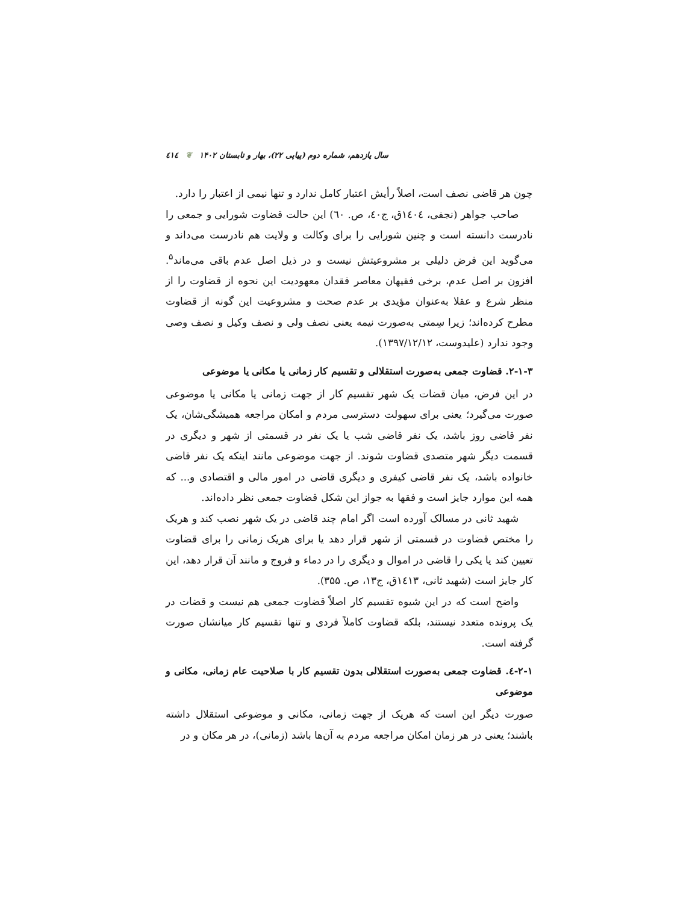٤١٤ ❦ سال یازدهم، شماره دوم (پیاپی ۲۲)، بهار و تابستان ۱۴۰۲
چون هر قاضی نصف است، اصلاً رأیش اعتبار کامل ندارد و تنها نیمی از اعتبار را دارد.
صاحب جواهر (نجفی، ١٤٠٤ق، ج٤٠، ص. ٦٠) این حالت قضاوت شورایی و جمعی را نادرست دانسته است و چنین شورایی را برای وکالت و ولایت هم نادرست می‌داند و می‌گوید این فرض دلیلی بر مشروعیتش نیست و در ذیل اصل عدم باقی می‌ماند<sup>۵</sup>. افزون بر اصل عدم، برخی فقیهان معاصر فقدان معهودیت این نحوه از قضاوت را از منظر شرع و عقلا به‌عنوان مؤیدی بر عدم صحت و مشروعیت این گونه از قضاوت مطرح کرده‌اند؛ زیرا سِمتی به‌صورت نیمه یعنی نصف ولی و نصف وکیل و نصف وصی وجود ندارد (علیدوست، ۱۳۹۷/۱۲/۱۲).
۲-۱-۳. قضاوت جمعی به‌صورت استقلالی و تقسیم کار زمانی یا مکانی یا موضوعی
در این فرض، میان قضات یک شهر تقسیم کار از جهت زمانی یا مکانی یا موضوعی صورت می‌گیرد؛ یعنی برای سهولت دسترسی مردم و امکان مراجعه همیشگی‌شان، یک نفر قاضی روز باشد، یک نفر قاضی شب یا یک نفر در قسمتی از شهر و دیگری در قسمت دیگر شهر متصدی قضاوت شوند. از جهت موضوعی مانند اینکه یک نفر قاضی خانواده باشد، یک نفر قاضی کیفری و دیگری قاضی در امور مالی و اقتصادی و... که همه این موارد جایز است و فقها به جواز این شکل قضاوت جمعی نظر داده‌اند.
شهید ثانی در مسالک آورده است اگر امام چند قاضی در یک شهر نصب کند و هریک را مختص قضاوت در قسمتی از شهر قرار دهد یا برای هریک زمانی را برای قضاوت تعیین کند یا یکی را قاضی در اموال و دیگری را در دماء و فروج و مانند آن قرار دهد، این کار جایز است (شهید ثانی، ١٤١٣ق، ج۱۳، ص. ۳۵۵).
واضح است که در این شیوه تقسیم کار اصلاً قضاوت جمعی هم نیست و قضات در یک پرونده متعدد نیستند، بلکه قضاوت کاملاً فردی و تنها تقسیم کار میانشان صورت گرفته است.
۲-۱-٤. قضاوت جمعی به‌صورت استقلالی بدون تقسیم کار با صلاحیت عام زمانی، مکانی و موضوعی
صورت دیگر این است که هریک از جهت زمانی، مکانی و موضوعی استقلال داشته باشند؛ یعنی در هر زمان امکان مراجعه مردم به آن‌ها باشد (زمانی)، در هر مکان و در